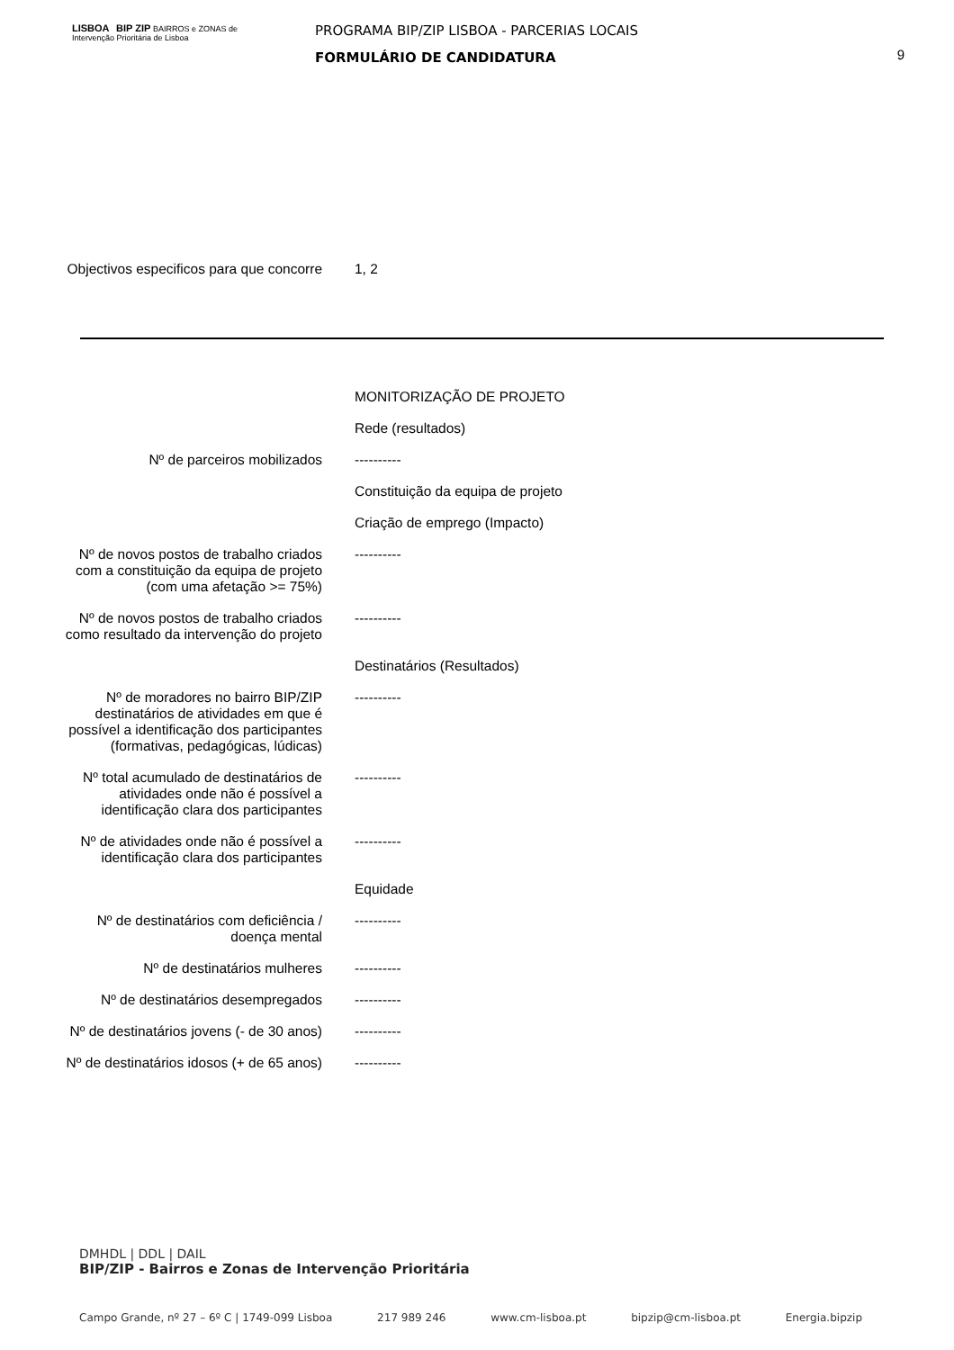LISBOA BIP ZIP BAIRROS e ZONAS de Intervenção Prioritária de Lisboa
PROGRAMA BIP/ZIP LISBOA - PARCERIAS LOCAIS
FORMULÁRIO DE CANDIDATURA
9
| Objectivos especificos para que concorre | 1, 2 |
| | MONITORIZAÇÃO DE PROJETO |
| | Rede (resultados) |
| Nº de parceiros mobilizados | ---------- |
| | Constituição da equipa de projeto |
| | Criação de emprego (Impacto) |
| Nº de novos postos de trabalho criados com a constituição da equipa de projeto (com uma afetação >= 75%) | ---------- |
| Nº de novos postos de trabalho criados como resultado da intervenção do projeto | ---------- |
| | Destinatários (Resultados) |
| Nº de moradores no bairro BIP/ZIP destinatários de atividades em que é possível a identificação dos participantes (formativas, pedagógicas, lúdicas) | ---------- |
| Nº total acumulado de destinatários de atividades onde não é possível a identificação clara dos participantes | ---------- |
| Nº de atividades onde não é possível a identificação clara dos participantes | ---------- |
| | Equidade |
| Nº de destinatários com deficiência / doença mental | ---------- |
| Nº de destinatários mulheres | ---------- |
| Nº de destinatários desempregados | ---------- |
| Nº de destinatários jovens (- de 30 anos) | ---------- |
| Nº de destinatários idosos (+ de 65 anos) | ---------- |
DMHDL | DDL | DAIL
BIP/ZIP - Bairros e Zonas de Intervenção Prioritária
Campo Grande, nº 27 – 6º C | 1749-099 Lisboa 217 989 246 www.cm-lisboa.pt bipzip@cm-lisboa.pt Energia.bipzip